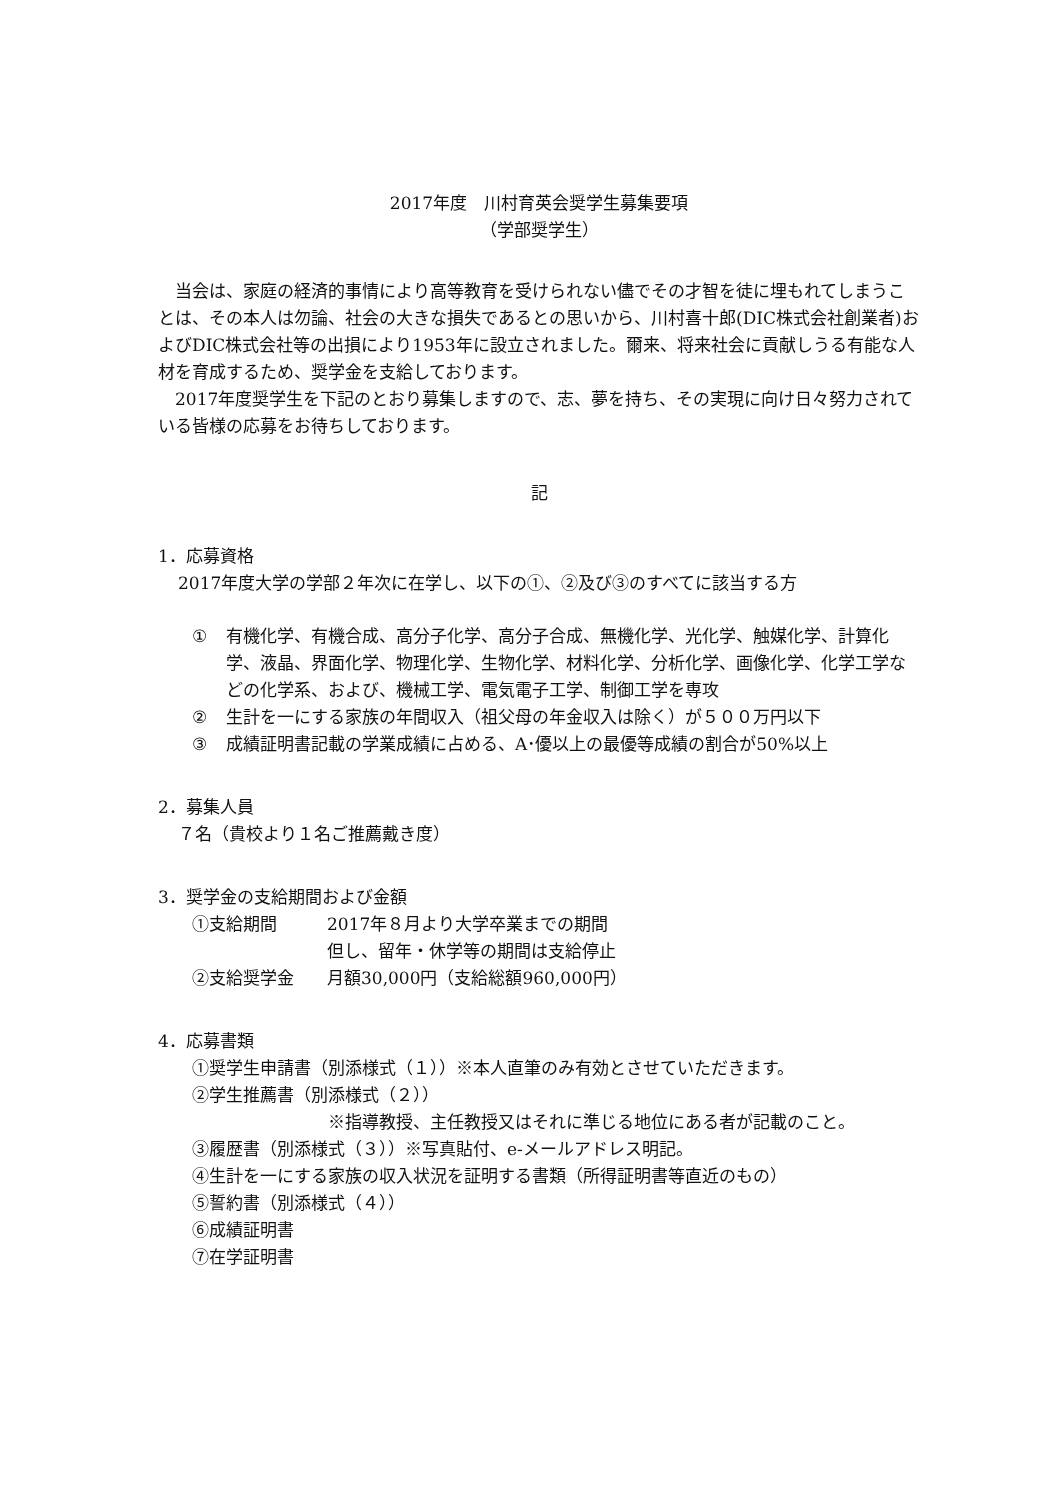2017年度　川村育英会奨学生募集要項
（学部奨学生）
当会は、家庭の経済的事情により高等教育を受けられない儘でその才智を徒に埋もれてしまうことは、その本人は勿論、社会の大きな損失であるとの思いから、川村喜十郎(DIC株式会社創業者)およびDIC株式会社等の出損により1953年に設立されました。爾来、将来社会に貢献しうる有能な人材を育成するため、奨学金を支給しております。
2017年度奨学生を下記のとおり募集しますので、志、夢を持ち、その実現に向け日々努力されている皆様の応募をお待ちしております。
記
1．応募資格
2017年度大学の学部２年次に在学し、以下の①、②及び③のすべてに該当する方
① 有機化学、有機合成、高分子化学、高分子合成、無機化学、光化学、触媒化学、計算化学、液晶、界面化学、物理化学、生物化学、材料化学、分析化学、画像化学、化学工学などの化学系、および、機械工学、電気電子工学、制御工学を専攻
② 生計を一にする家族の年間収入（祖父母の年金収入は除く）が５００万円以下
③ 成績証明書記載の学業成績に占める、A･優以上の最優等成績の割合が50%以上
2．募集人員
７名（貴校より１名ご推薦戴き度）
3．奨学金の支給期間および金額
①支給期間 2017年８月より大学卒業までの期間
但し、留年・休学等の期間は支給停止
②支給奨学金 月額30,000円（支給総額960,000円）
4．応募書類
①奨学生申請書（別添様式（１））※本人直筆のみ有効とさせていただきます。
②学生推薦書（別添様式（２））
※指導教授、主任教授又はそれに準じる地位にある者が記載のこと。
③履歴書（別添様式（３））※写真貼付、e-メールアドレス明記。
④生計を一にする家族の収入状況を証明する書類（所得証明書等直近のもの）
⑤誓約書（別添様式（４））
⑥成績証明書
⑦在学証明書